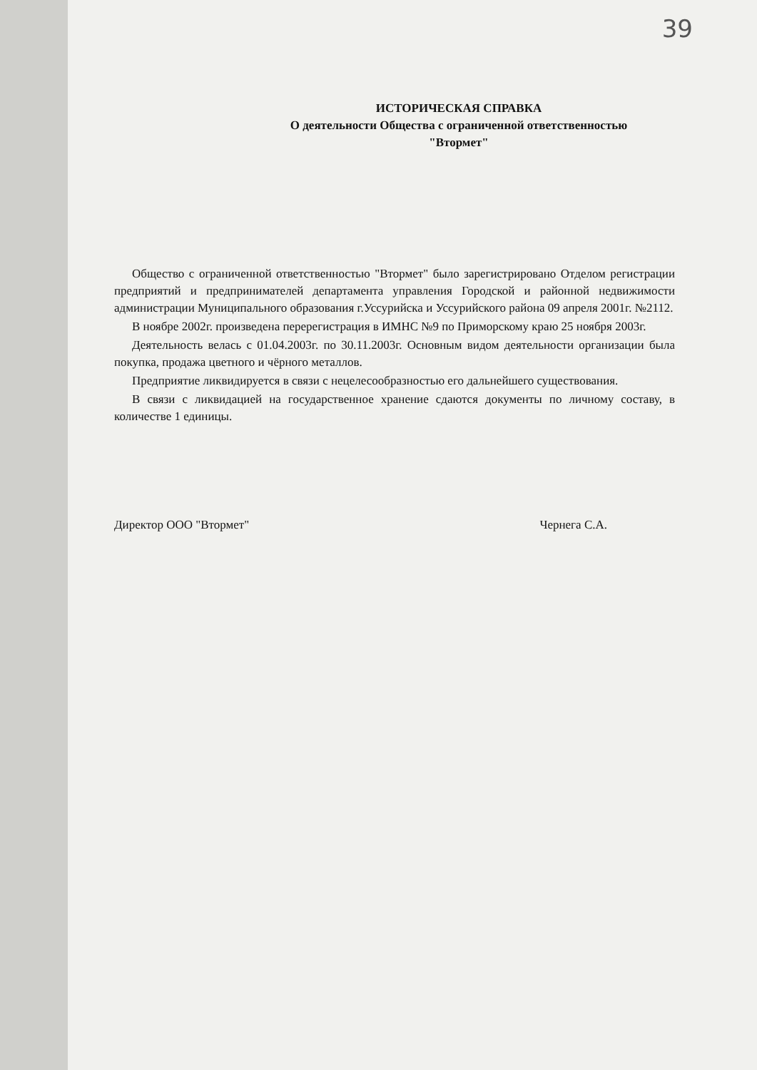39
ИСТОРИЧЕСКАЯ СПРАВКА
О деятельности Общества с ограниченной ответственностью
"Втормет"
Общество с ограниченной ответственностью "Втормет" было зарегистрировано Отделом регистрации предприятий и предпринимателей департамента управления Городской и районной недвижимости администрации Муниципального образования г.Уссурийска и Уссурийского района 09 апреля 2001г. №2112.
В ноябре 2002г. произведена перерегистрация в ИМНС №9 по Приморскому краю 25 ноября 2003г.
Деятельность велась с 01.04.2003г. по 30.11.2003г. Основным видом деятельности организации была покупка, продажа цветного и чёрного металлов.
Предприятие ликвидируется в связи с нецелесообразностью его дальнейшего существования.
В связи с ликвидацией на государственное хранение сдаются документы по личному составу, в количестве 1 единицы.
Директор ООО "Втормет" Чернега С.А.